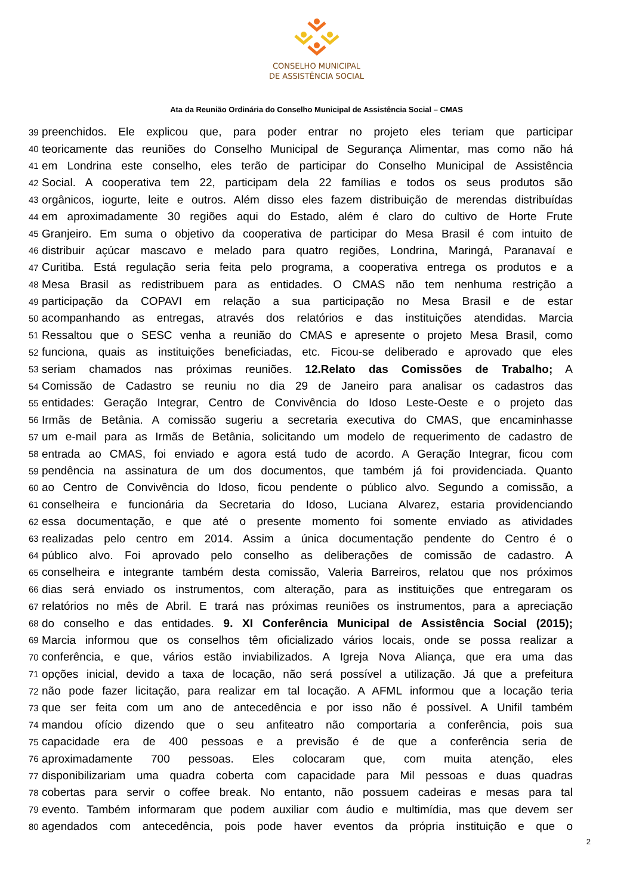CONSELHO MUNICIPAL
DE ASSISTÊNCIA SOCIAL
Ata da Reunião Ordinária do Conselho Municipal de Assistência Social – CMAS
39 preenchidos. Ele explicou que, para poder entrar no projeto eles teriam que participar
40 teoricamente das reuniões do Conselho Municipal de Segurança Alimentar, mas como não há
41 em Londrina este conselho, eles terão de participar do Conselho Municipal de Assistência
42 Social. A cooperativa tem 22, participam dela 22 famílias e todos os seus produtos são
43 orgânicos, iogurte, leite e outros. Além disso eles fazem distribuição de merendas distribuídas
44 em aproximadamente 30 regiões aqui do Estado, além é claro do cultivo de Horte Frute
45 Granjeiro. Em suma o objetivo da cooperativa de participar do Mesa Brasil é com intuito de
46 distribuir açúcar mascavo e melado para quatro regiões, Londrina, Maringá, Paranavaí e
47 Curitiba. Está regulação seria feita pelo programa, a cooperativa entrega os produtos e a
48 Mesa Brasil as redistribuem para as entidades. O CMAS não tem nenhuma restrição a
49 participação da COPAVI em relação a sua participação no Mesa Brasil e de estar
50 acompanhando as entregas, através dos relatórios e das instituições atendidas. Marcia
51 Ressaltou que o SESC venha a reunião do CMAS e apresente o projeto Mesa Brasil, como
52 funciona, quais as instituições beneficiadas, etc. Ficou-se deliberado e aprovado que eles
53 seriam chamados nas próximas reuniões. 12.Relato das Comissões de Trabalho; A
54 Comissão de Cadastro se reuniu no dia 29 de Janeiro para analisar os cadastros das
55 entidades: Geração Integrar, Centro de Convivência do Idoso Leste-Oeste e o projeto das
56 Irmãs de Betânia. A comissão sugeriu a secretaria executiva do CMAS, que encaminhasse
57 um e-mail para as Irmãs de Betânia, solicitando um modelo de requerimento de cadastro de
58 entrada ao CMAS, foi enviado e agora está tudo de acordo. A Geração Integrar, ficou com
59 pendência na assinatura de um dos documentos, que também já foi providenciada. Quanto
60 ao Centro de Convivência do Idoso, ficou pendente o público alvo. Segundo a comissão, a
61 conselheira e funcionária da Secretaria do Idoso, Luciana Alvarez, estaria providenciando
62 essa documentação, e que até o presente momento foi somente enviado as atividades
63 realizadas pelo centro em 2014. Assim a única documentação pendente do Centro é o
64 público alvo. Foi aprovado pelo conselho as deliberações de comissão de cadastro. A
65 conselheira e integrante também desta comissão, Valeria Barreiros, relatou que nos próximos
66 dias será enviado os instrumentos, com alteração, para as instituições que entregaram os
67 relatórios no mês de Abril. E trará nas próximas reuniões os instrumentos, para a apreciação
68 do conselho e das entidades. 9. XI Conferência Municipal de Assistência Social (2015);
69 Marcia informou que os conselhos têm oficializado vários locais, onde se possa realizar a
70 conferência, e que, vários estão inviabilizados. A Igreja Nova Aliança, que era uma das
71 opções inicial, devido a taxa de locação, não será possível a utilização. Já que a prefeitura
72 não pode fazer licitação, para realizar em tal locação. A AFML informou que a locação teria
73 que ser feita com um ano de antecedência e por isso não é possível. A Unifil também
74 mandou ofício dizendo que o seu anfiteatro não comportaria a conferência, pois sua
75 capacidade era de 400 pessoas e a previsão é de que a conferência seria de
76 aproximadamente 700 pessoas. Eles colocaram que, com muita atenção, eles
77 disponibilizariam uma quadra coberta com capacidade para Mil pessoas e duas quadras
78 cobertas para servir o coffee break. No entanto, não possuem cadeiras e mesas para tal
79 evento. Também informaram que podem auxiliar com áudio e multimídia, mas que devem ser
80 agendados com antecedência, pois pode haver eventos da própria instituição e que o
2